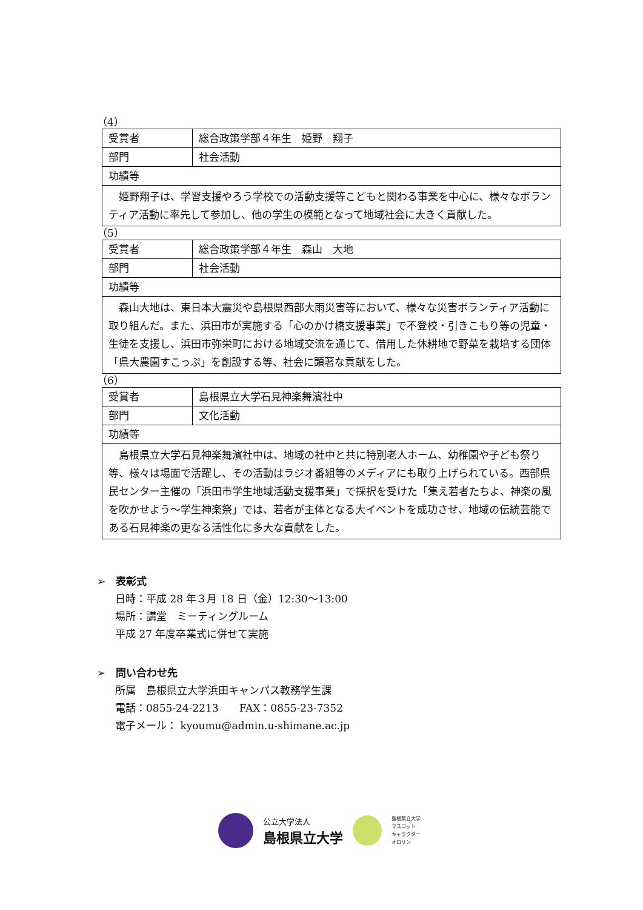（4）
| 受賞者 | 総合政策学部４年生 姫野 翔子 |
| 部門 | 社会活動 |
| 功績等 | |
| 姫野翔子は、学習支援やろう学校での活動支援等こどもと関わる事業を中心に、様々なボランティア活動に率先して参加し、他の学生の模範となって地域社会に大きく貢献した。 | |
（5）
| 受賞者 | 総合政策学部４年生 森山 大地 |
| 部門 | 社会活動 |
| 功績等 | |
| 森山大地は、東日本大震災や島根県西部大雨災害等において、様々な災害ボランティア活動に取り組んだ。また、浜田市が実施する「心のかけ橋支援事業」で不登校・引きこもり等の児童・生徒を支援し、浜田市弥栄町における地域交流を通じて、借用した休耕地で野菜を栽培する団体「県大農園すこっぷ」を創設する等、社会に顕著な貢献をした。 | |
（6）
| 受賞者 | 島根県立大学石見神楽舞濱社中 |
| 部門 | 文化活動 |
| 功績等 | |
| 島根県立大学石見神楽舞濱社中は、地域の社中と共に特別老人ホーム、幼稚園や子ども祭り等、様々は場面で活躍し、その活動はラジオ番組等のメディアにも取り上げられている。西部県民センター主催の「浜田市学生地域活動支援事業」で採択を受けた「集え若者たちよ、神楽の風を吹かせよう～学生神楽祭」では、若者が主体となる大イベントを成功させ、地域の伝統芸能である石見神楽の更なる活性化に多大な貢献をした。 | |
➢　表彰式
日時：平成 28 年３月 18 日（金）12:30～13:00
場所：講堂　ミーティングルーム
平成 27 年度卒業式に併せて実施
➢　問い合わせ先
所属　島根県立大学浜田キャンパス教務学生課
電話：0855-24-2213　　FAX：0855-23-7352
電子メール： kyoumu@admin.u-shimane.ac.jp
公立大学法人
島根県立大学
島根県立大学
マスコット
キャラクター
オロリン